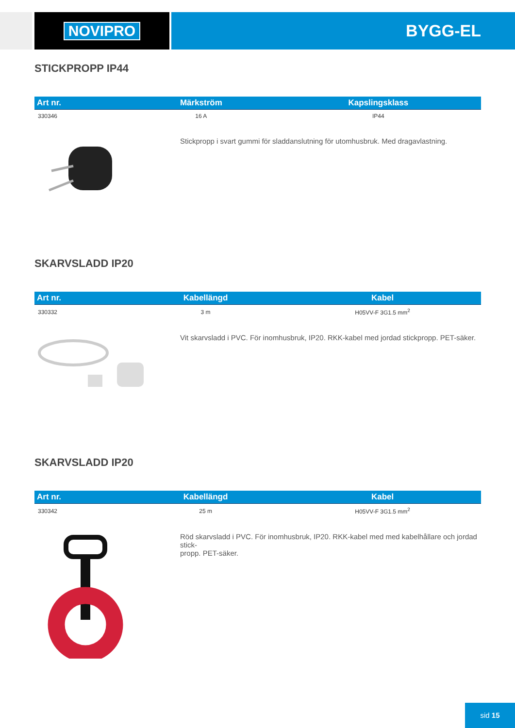NOVIPRO BYGG-EL
STICKPROPP IP44
| Art nr. | Märkström | Kapslingsklass |
| --- | --- | --- |
| 330346 | 16 A | IP44 |
Stickpropp i svart gummi för sladdanslutning för utomhusbruk. Med dragavlastning.
SKARVSLADD IP20
| Art nr. | Kabellängd | Kabel |
| --- | --- | --- |
| 330332 | 3 m | H05VV-F 3G1.5 mm<sup>2</sup> |
Vit skarvsladd i PVC. För inomhusbruk, IP20. RKK-kabel med jordad stickpropp. PET-säker.
SKARVSLADD IP20
| Art nr. | Kabellängd | Kabel |
| --- | --- | --- |
| 330342 | 25 m | H05VV-F 3G1.5 mm<sup>2</sup> |
Röd skarvsladd i PVC. För inomhusbruk, IP20. RKK-kabel med med kabelhållare och jordad stick-
propp. PET-säker.
sid 15